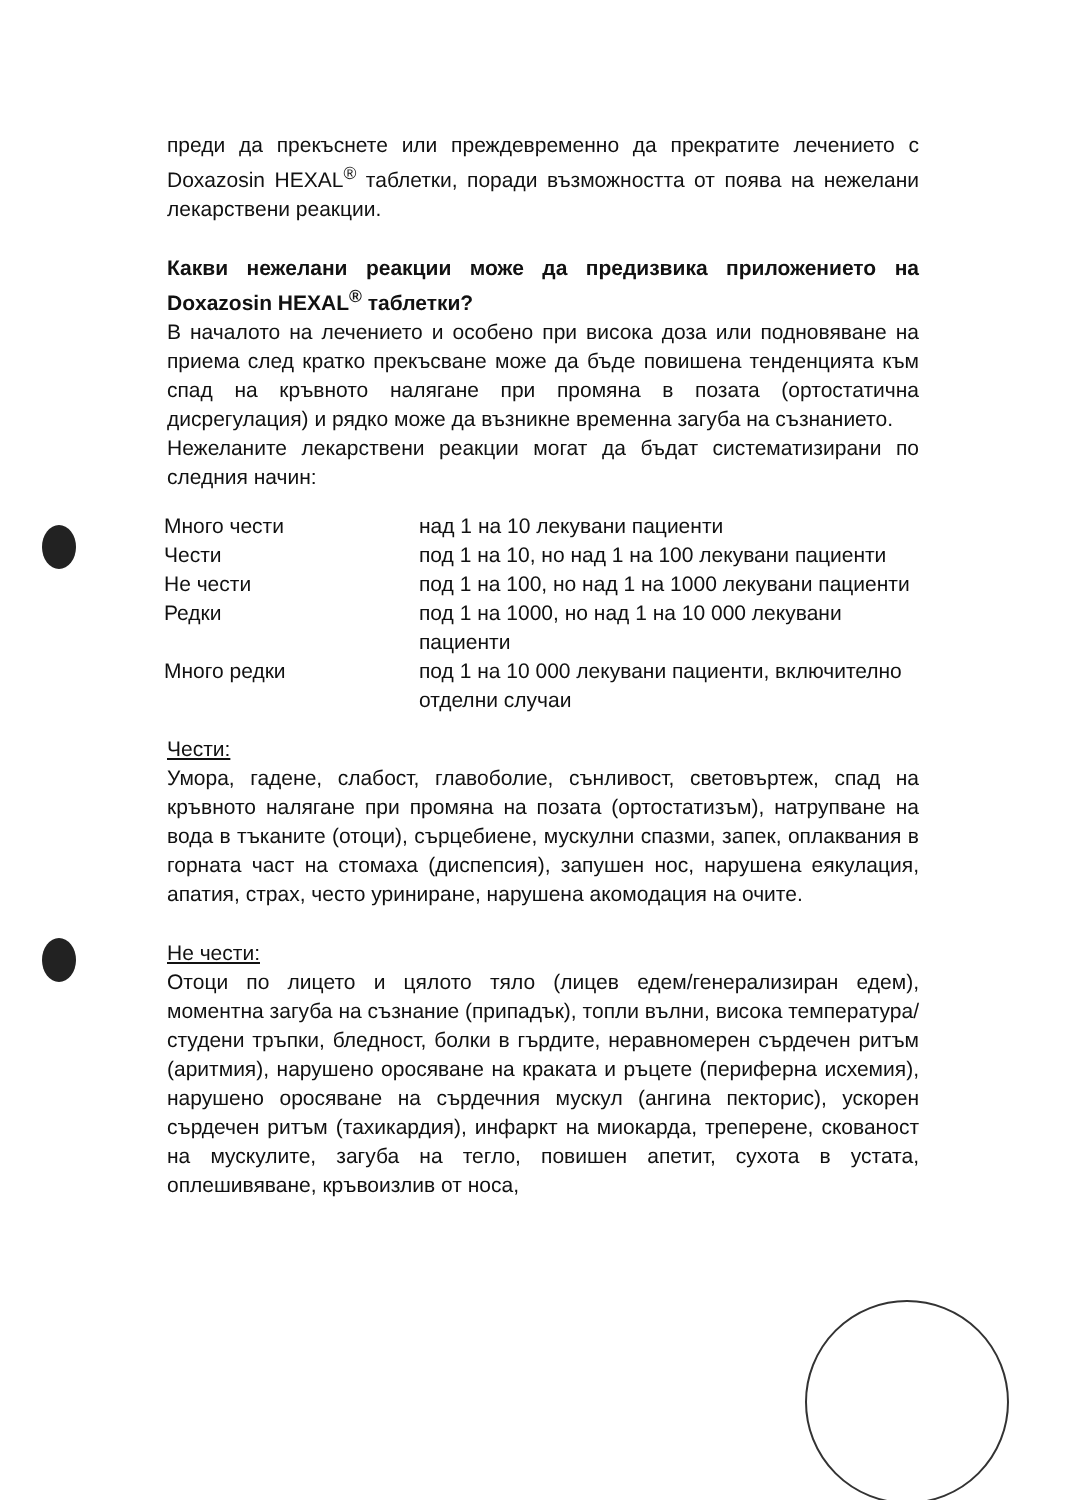преди да прекъснете или преждевременно да прекратите лечението с Doxazosin HEXAL<sup>®</sup> таблетки, поради възможността от поява на нежелани лекарствени реакции.
Какви нежелани реакции може да предизвика приложението на Doxazosin HEXAL<sup>®</sup> таблетки?
В началото на лечението и особено при висока доза или подновяване на приема след кратко прекъсване може да бъде повишена тенденцията към спад на кръвното налягане при промяна в позата (ортостатична дисрегулация) и рядко може да възникне временна загуба на съзнанието.
Нежеланите лекарствени реакции могат да бъдат систематизирани по следния начин:
| Много чести | над 1 на 10 лекувани пациенти |
| Чести | под 1 на 10, но над 1 на 100 лекувани пациенти |
| Не чести | под 1 на 100, но над 1 на 1000 лекувани пациенти |
| Редки | под 1 на 1000, но над 1 на 10 000 лекувани пациенти |
| Много редки | под 1 на 10 000 лекувани пациенти, включително отделни случаи |
Чести:
Умора, гадене, слабост, главоболие, сънливост, световъртеж, спад на кръвното налягане при промяна на позата (ортостатизъм), натрупване на вода в тъканите (отоци), сърцебиене, мускулни спазми, запек, оплаквания в горната част на стомаха (диспепсия), запушен нос, нарушена еякулация, апатия, страх, често уриниране, нарушена акомодация на очите.
Не чести:
Отоци по лицето и цялото тяло (лицев едем/генерализиран едем), моментна загуба на съзнание (припадък), топли вълни, висока температура/студени тръпки, бледност, болки в гърдите, неравномерен сърдечен ритъм (аритмия), нарушено оросяване на краката и ръцете (периферна исхемия), нарушено оросяване на сърдечния мускул (ангина пекторис), ускорен сърдечен ритъм (тахикардия), инфаркт на миокарда, треперене, скованост на мускулите, загуба на тегло, повишен апетит, сухота в устата, оплешивяване, кръвоизлив от носа,